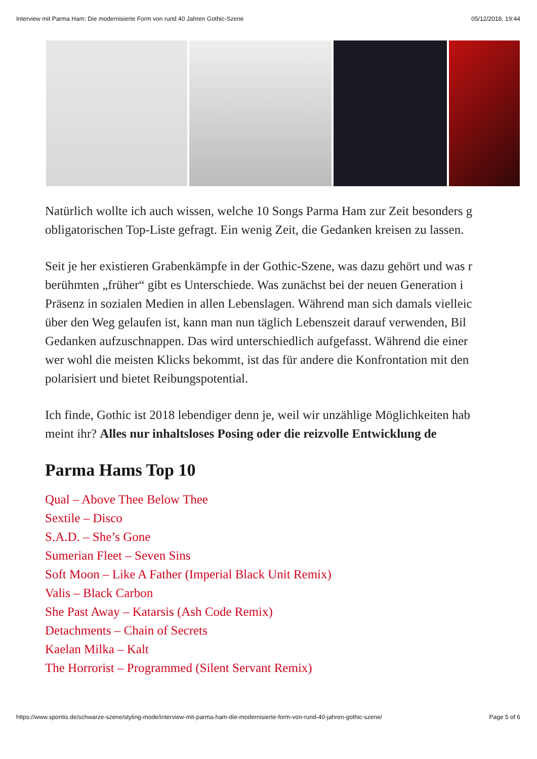Interview mit Parma Ham: Die modernisierte Form von rund 40 Jahren Gothic-Szene 05/12/2018, 19:44
Natürlich wollte ich auch wissen, welche 10 Songs Parma Ham zur Zeit besonders g
obligatorischen Top-Liste gefragt. Ein wenig Zeit, die Gedanken kreisen zu lassen.
Seit je her existieren Grabenkämpfe in der Gothic-Szene, was dazu gehört und was r
berühmten „früher“ gibt es Unterschiede. Was zunächst bei der neuen Generation i
Präsenz in sozialen Medien in allen Lebenslagen. Während man sich damals vielleic
über den Weg gelaufen ist, kann man nun täglich Lebenszeit darauf verwenden, Bil
Gedanken aufzuschnappen. Das wird unterschiedlich aufgefasst. Während die einer
wer wohl die meisten Klicks bekommt, ist das für andere die Konfrontation mit den
polarisiert und bietet Reibungspotential.
Ich finde, Gothic ist 2018 lebendiger denn je, weil wir unzählige Möglichkeiten hab
meint ihr? Alles nur inhaltsloses Posing oder die reizvolle Entwicklung de
Parma Hams Top 10
Qual – Above Thee Below Thee
Sextile – Disco
S.A.D. – She’s Gone
Sumerian Fleet – Seven Sins
Soft Moon – Like A Father (Imperial Black Unit Remix)
Valis – Black Carbon
She Past Away – Katarsis (Ash Code Remix)
Detachments – Chain of Secrets
Kaelan Milka – Kalt
The Horrorist – Programmed (Silent Servant Remix)
https://www.spontis.de/schwarze-szene/styling-mode/interview-mit-parma-ham-die-modernisierte-form-von-rund-40-jahren-gothic-szene/ Page 5 of 6